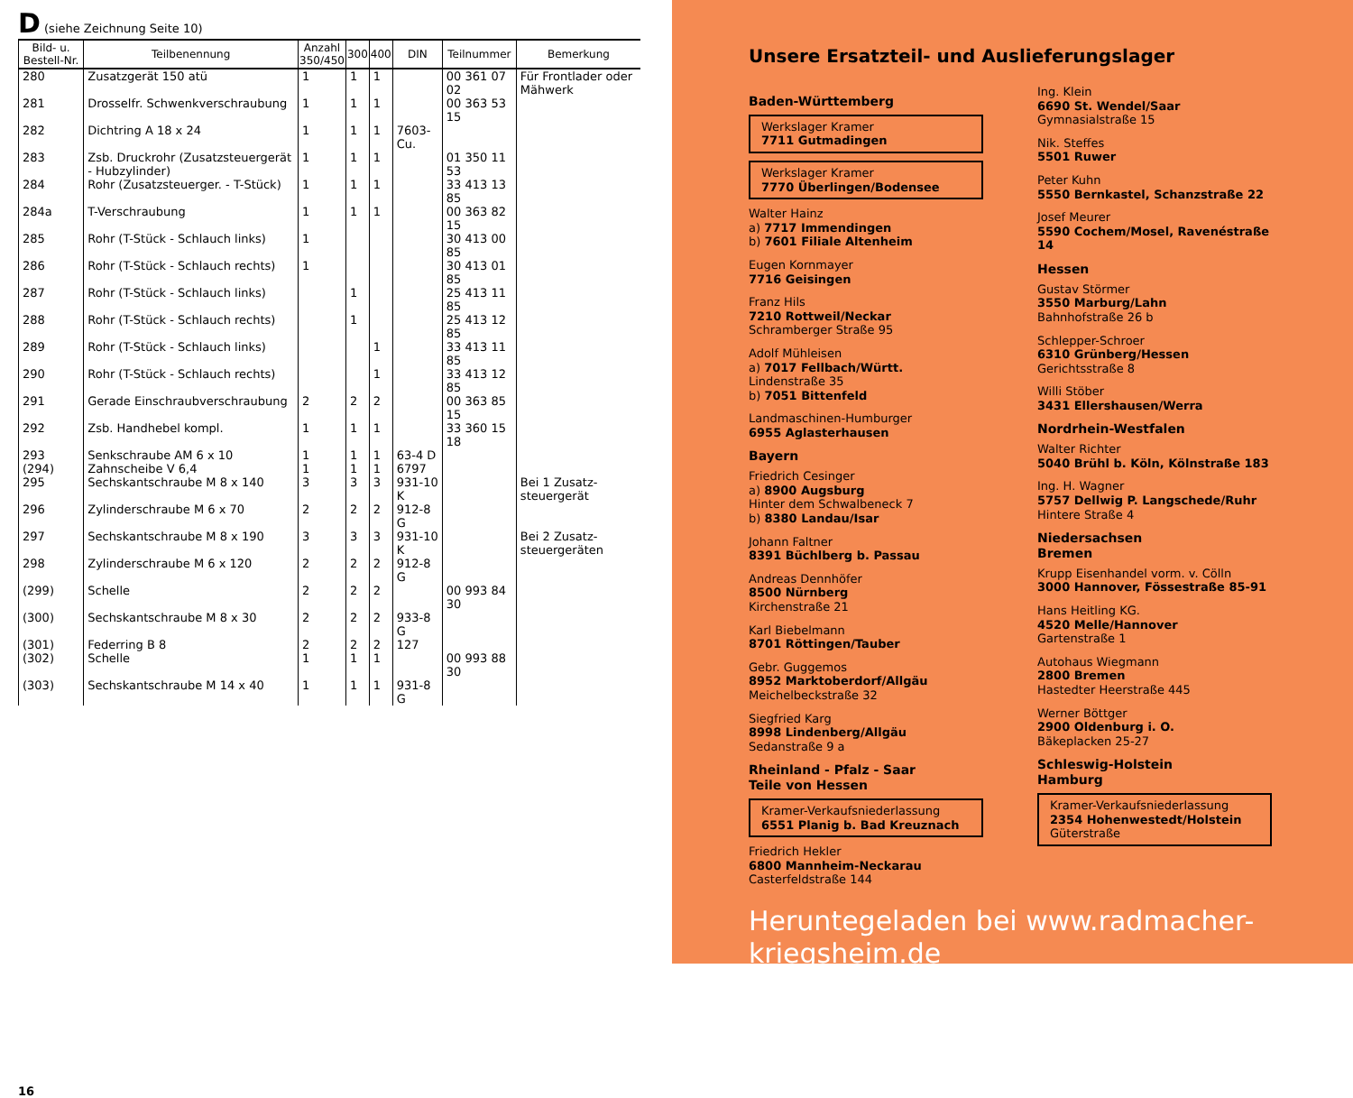D (siehe Zeichnung Seite 10)
| Bild- u. Bestell-Nr. | Teilbenennung | Anzahl 350/450 | 300 | 400 | DIN | Teilnummer | Bemerkung |
| --- | --- | --- | --- | --- | --- | --- | --- |
| 280 | Zusatzgerät 150 atü | 1 | 1 | 1 | | 00 361 07 02 | Für Frontlader oder Mähwerk |
| 281 | Drosselfr. Schwenkverschraubung | 1 | 1 | 1 | | 00 363 53 15 | |
| 282 | Dichtring A 18 x 24 | 1 | 1 | 1 | 7603-Cu. | | |
| 283 | Zsb. Druckrohr (Zusatzsteuergerät - Hubzylinder) | 1 | 1 | 1 | | 01 350 11 53 | |
| 284 | Rohr (Zusatzsteuerger. - T-Stück) | 1 | 1 | 1 | | 33 413 13 85 | |
| 284a | T-Verschraubung | 1 | 1 | 1 | | 00 363 82 15 | |
| 285 | Rohr (T-Stück - Schlauch links) | 1 | | | | 30 413 00 85 | |
| 286 | Rohr (T-Stück - Schlauch rechts) | 1 | | | | 30 413 01 85 | |
| 287 | Rohr (T-Stück - Schlauch links) | | 1 | | | 25 413 11 85 | |
| 288 | Rohr (T-Stück - Schlauch rechts) | | 1 | | | 25 413 12 85 | |
| 289 | Rohr (T-Stück - Schlauch links) | | | 1 | | 33 413 11 85 | |
| 290 | Rohr (T-Stück - Schlauch rechts) | | | 1 | | 33 413 12 85 | |
| 291 | Gerade Einschraubverschraubung | 2 | 2 | 2 | | 00 363 85 15 | |
| 292 | Zsb. Handhebel kompl. | 1 | 1 | 1 | | 33 360 15 18 | |
| 293 | Senkschraube AM 6 x 10 | 1 | 1 | 1 | 63-4 D | | |
| (294) | Zahnscheibe V 6,4 | 1 | 1 | 1 | 6797 | | |
| 295 | Sechskantschraube M 8 x 140 | 3 | 3 | 3 | 931-10 K | | Bei 1 Zusatz-steuergerät |
| 296 | Zylinderschraube M 6 x 70 | 2 | 2 | 2 | 912-8 G | | |
| 297 | Sechskantschraube M 8 x 190 | 3 | 3 | 3 | 931-10 K | | Bei 2 Zusatz-steuergeräten |
| 298 | Zylinderschraube M 6 x 120 | 2 | 2 | 2 | 912-8 G | | |
| (299) | Schelle | 2 | 2 | 2 | | 00 993 84 30 | |
| (300) | Sechskantschraube M 8 x 30 | 2 | 2 | 2 | 933-8 G | | |
| (301) | Federring B 8 | 2 | 2 | 2 | 127 | | |
| (302) | Schelle | 1 | 1 | 1 | | 00 993 88 30 | |
| (303) | Sechskantschraube M 14 x 40 | 1 | 1 | 1 | 931-8 G | | |
16
Unsere Ersatzteil- und Auslieferungslager
Baden-Württemberg
Werkslager Kramer
7711 Gutmadingen
Werkslager Kramer
7770 Überlingen/Bodensee
Walter Hainz
a) 7717 Immendingen
b) 7601 Filiale Altenheim
Eugen Kornmayer
7716 Geisingen
Franz Hils
7210 Rottweil/Neckar
Schramberger Straße 95
Adolf Mühleisen
a) 7017 Fellbach/Württ.
Lindenstraße 35
b) 7051 Bittenfeld
Landmaschinen-Humburger
6955 Aglasterhausen
Bayern
Friedrich Cesinger
a) 8900 Augsburg
Hinter dem Schwalbeneck 7
b) 8380 Landau/Isar
Johann Faltner
8391 Büchlberg b. Passau
Andreas Dennhöfer
8500 Nürnberg
Kirchenstraße 21
Karl Biebelmann
8701 Röttingen/Tauber
Gebr. Guggemos
8952 Marktoberdorf/Allgäu
Meichelbeckstraße 32
Siegfried Karg
8998 Lindenberg/Allgäu
Sedanstraße 9 a
Rheinland - Pfalz - Saar
Teile von Hessen
Kramer-Verkaufsniederlassung
6551 Planig b. Bad Kreuznach
Friedrich Hekler
6800 Mannheim-Neckarau
Casterfeldstraße 144
Ing. Klein
6690 St. Wendel/Saar
Gymnasialstraße 15
Nik. Steffes
5501 Ruwer
Peter Kuhn
5550 Bernkastel, Schanzstraße 22
Josef Meurer
5590 Cochem/Mosel, Ravenéstraße 14
Hessen
Gustav Störmer
3550 Marburg/Lahn
Bahnhofstraße 26 b
Schlepper-Schroer
6310 Grünberg/Hessen
Gerichtsstraße 8
Willi Stöber
3431 Ellershausen/Werra
Nordrhein-Westfalen
Walter Richter
5040 Brühl b. Köln, Kölnstraße 183
Ing. H. Wagner
5757 Dellwig P. Langschede/Ruhr
Hintere Straße 4
Niedersachsen
Bremen
Krupp Eisenhandel vorm. v. Cölln
3000 Hannover, Fössestraße 85-91
Hans Heitling KG.
4520 Melle/Hannover
Gartenstraße 1
Autohaus Wiegmann
2800 Bremen
Hastedter Heerstraße 445
Werner Böttger
2900 Oldenburg i. O.
Bäkeplacken 25-27
Schleswig-Holstein
Hamburg
Kramer-Verkaufsniederlassung
2354 Hohenwestedt/Holstein
Güterstraße
Heruntegeladen bei www.radmacher-kriegsheim.de